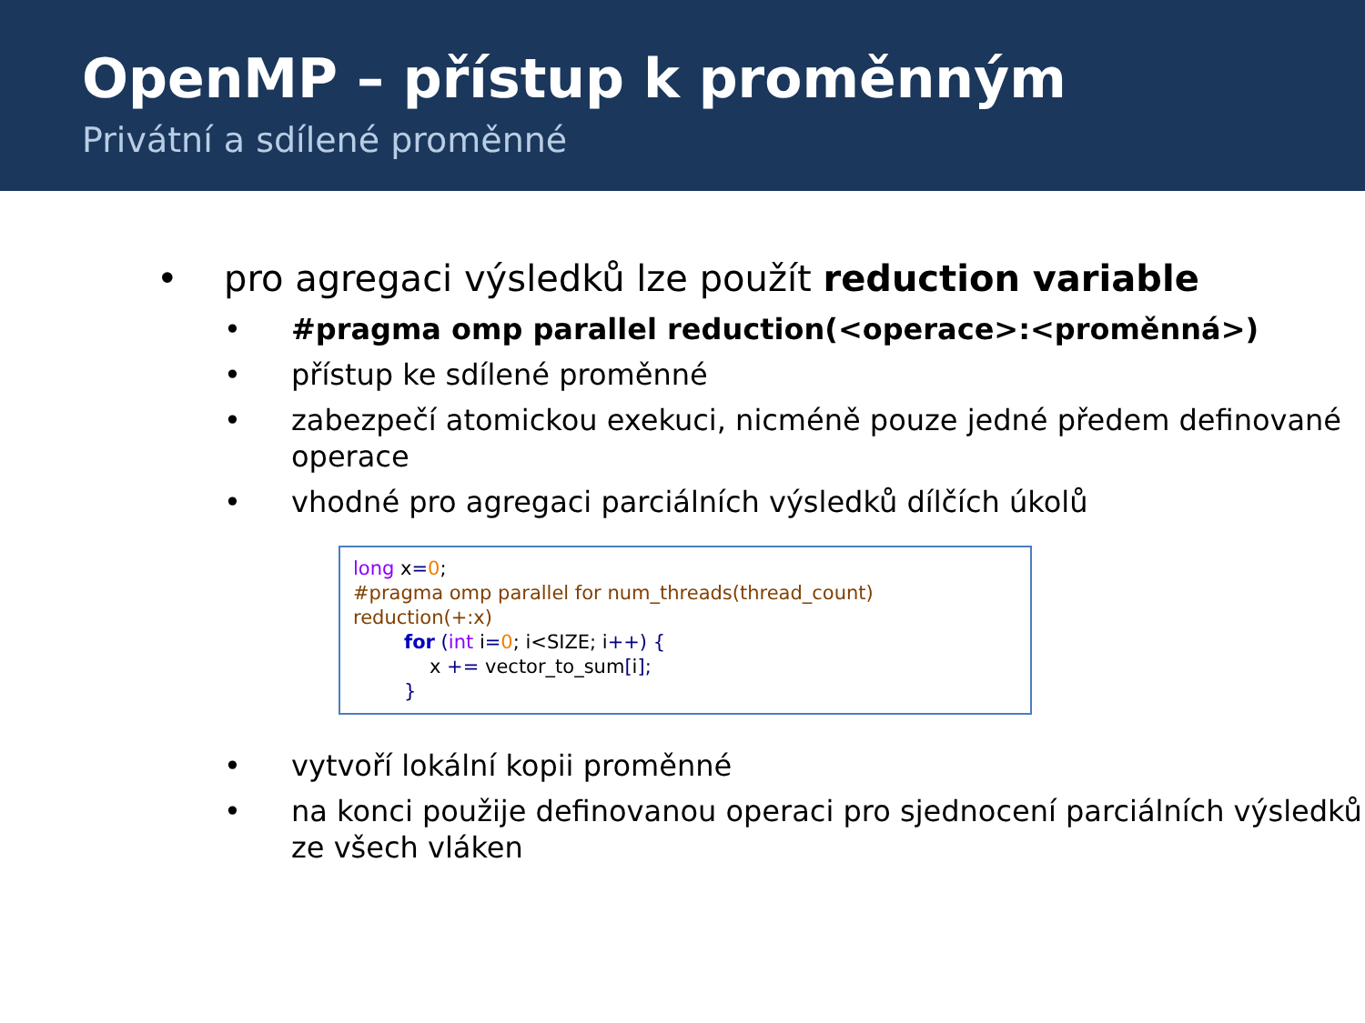OpenMP – přístup k proměnným
Privátní a sdílené proměnné
• pro agregaci výsledků lze použít reduction variable
• #pragma omp parallel reduction(<operace>:<proměnná>)
• přístup ke sdílené proměnné
• zabezpečí atomickou exekuci, nicméně pouze jedné předem definované operace
• vhodné pro agregaci parciálních výsledků dílčích úkolů
long x=0;
#pragma omp parallel for num_threads(thread_count) reduction(+:x)
for (int i=0; i<SIZE; i++) {
x += vector_to_sum[i];
}
• vytvoří lokální kopii proměnné
• na konci použije definovanou operaci pro sjednocení parciálních výsledků ze všech vláken